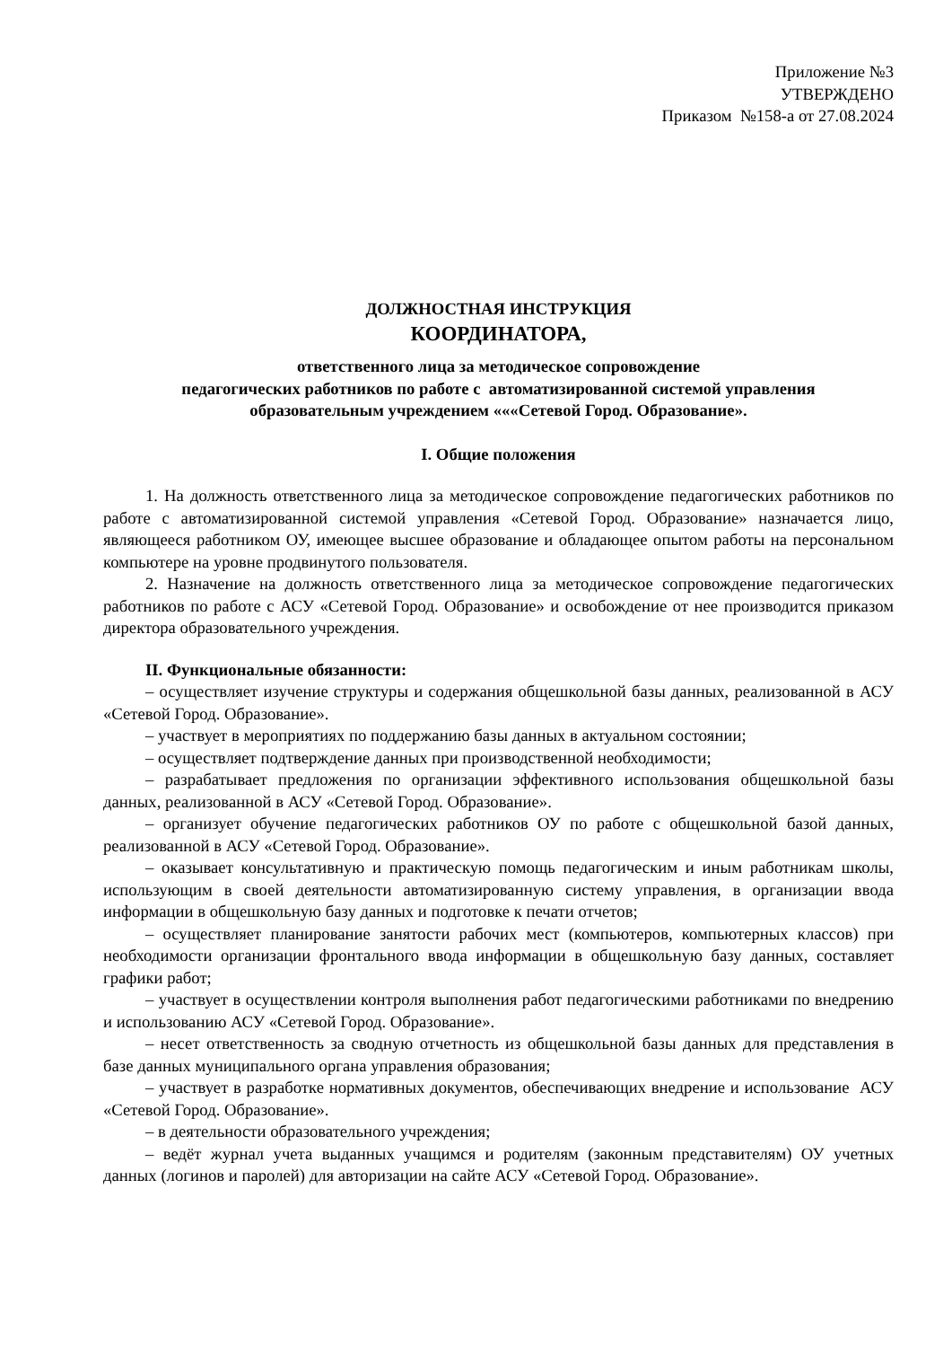Приложение №3
УТВЕРЖДЕНО
Приказом №158-а от 27.08.2024
ДОЛЖНОСТНАЯ ИНСТРУКЦИЯ
КООРДИНАТОРА,
ответственного лица за методическое сопровождение
педагогических работников по работе с автоматизированной системой управления
образовательным учреждением «««Сетевой Город. Образование».
I. Общие положения
1. На должность ответственного лица за методическое сопровождение педагогических работников по работе с автоматизированной системой управления «Сетевой Город. Образование» назначается лицо, являющееся работником ОУ, имеющее высшее образование и обладающее опытом работы на персональном компьютере на уровне продвинутого пользователя.
2. Назначение на должность ответственного лица за методическое сопровождение педагогических работников по работе с АСУ «Сетевой Город. Образование» и освобождение от нее производится приказом директора образовательного учреждения.
II. Функциональные обязанности:
– осуществляет изучение структуры и содержания общешкольной базы данных, реализованной в АСУ «Сетевой Город. Образование».
– участвует в мероприятиях по поддержанию базы данных в актуальном состоянии;
– осуществляет подтверждение данных при производственной необходимости;
– разрабатывает предложения по организации эффективного использования общешкольной базы данных, реализованной в АСУ «Сетевой Город. Образование».
– организует обучение педагогических работников ОУ по работе с общешкольной базой данных, реализованной в АСУ «Сетевой Город. Образование».
– оказывает консультативную и практическую помощь педагогическим и иным работникам школы, использующим в своей деятельности автоматизированную систему управления, в организации ввода информации в общешкольную базу данных и подготовке к печати отчетов;
– осуществляет планирование занятости рабочих мест (компьютеров, компьютерных классов) при необходимости организации фронтального ввода информации в общешкольную базу данных, составляет графики работ;
– участвует в осуществлении контроля выполнения работ педагогическими работниками по внедрению и использованию АСУ «Сетевой Город. Образование».
– несет ответственность за сводную отчетность из общешкольной базы данных для представления в базе данных муниципального органа управления образования;
– участвует в разработке нормативных документов, обеспечивающих внедрение и использование АСУ «Сетевой Город. Образование».
– в деятельности образовательного учреждения;
– ведёт журнал учета выданных учащимся и родителям (законным представителям) ОУ учетных данных (логинов и паролей) для авторизации на сайте АСУ «Сетевой Город. Образование».